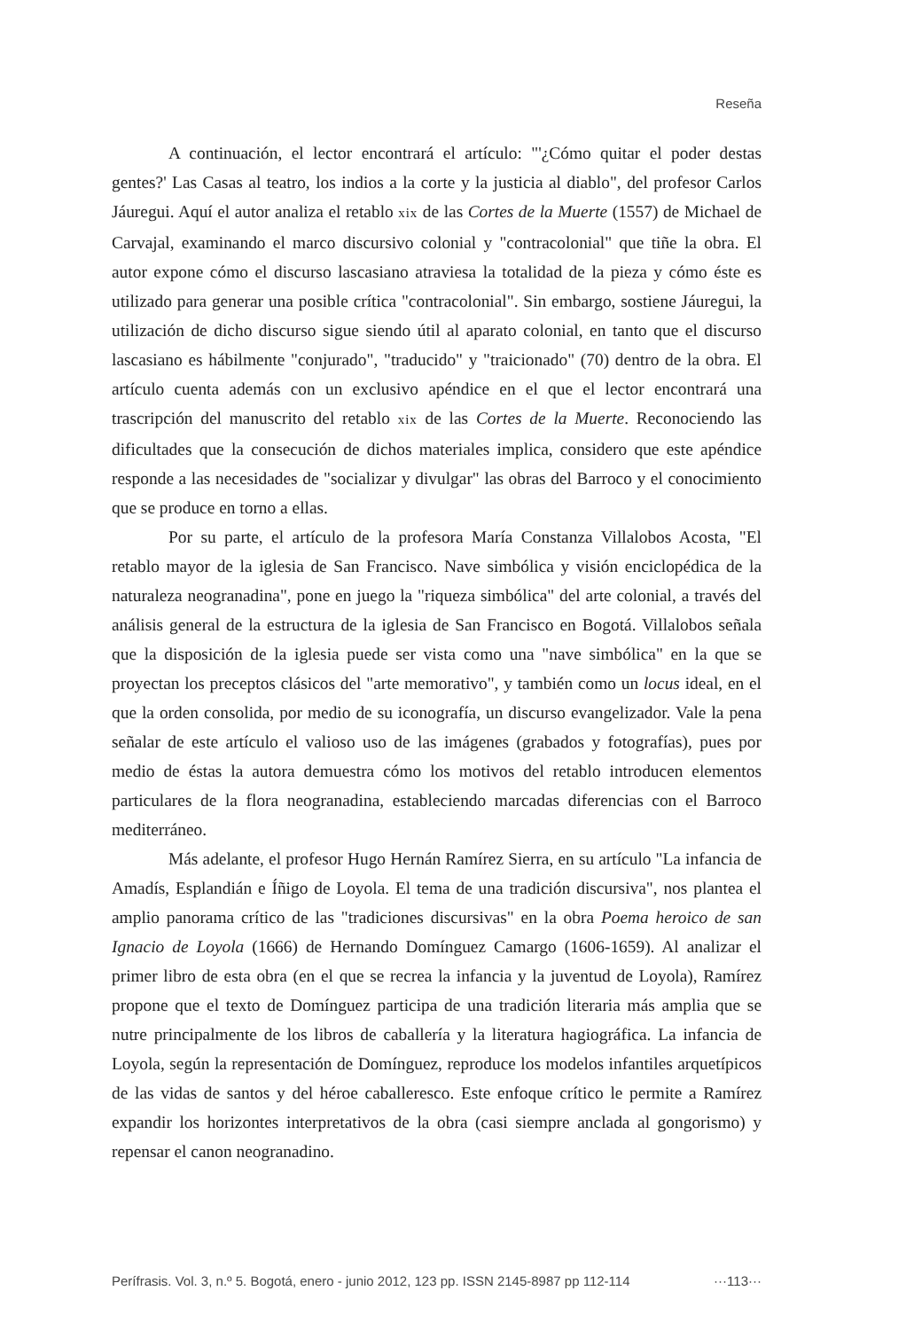Reseña
A continuación, el lector encontrará el artículo: "'¿Cómo quitar el poder destas gentes?' Las Casas al teatro, los indios a la corte y la justicia al diablo", del profesor Carlos Jáuregui. Aquí el autor analiza el retablo xix de las Cortes de la Muerte (1557) de Michael de Carvajal, examinando el marco discursivo colonial y "contracolonial" que tiñe la obra. El autor expone cómo el discurso lascasiano atraviesa la totalidad de la pieza y cómo éste es utilizado para generar una posible crítica "contracolonial". Sin embargo, sostiene Jáuregui, la utilización de dicho discurso sigue siendo útil al aparato colonial, en tanto que el discurso lascasiano es hábilmente "conjurado", "traducido" y "traicionado" (70) dentro de la obra. El artículo cuenta además con un exclusivo apéndice en el que el lector encontrará una trascripción del manuscrito del retablo xix de las Cortes de la Muerte. Reconociendo las dificultades que la consecución de dichos materiales implica, considero que este apéndice responde a las necesidades de "socializar y divulgar" las obras del Barroco y el conocimiento que se produce en torno a ellas.
Por su parte, el artículo de la profesora María Constanza Villalobos Acosta, "El retablo mayor de la iglesia de San Francisco. Nave simbólica y visión enciclopédica de la naturaleza neogranadina", pone en juego la "riqueza simbólica" del arte colonial, a través del análisis general de la estructura de la iglesia de San Francisco en Bogotá. Villalobos señala que la disposición de la iglesia puede ser vista como una "nave simbólica" en la que se proyectan los preceptos clásicos del "arte memorativo", y también como un locus ideal, en el que la orden consolida, por medio de su iconografía, un discurso evangelizador. Vale la pena señalar de este artículo el valioso uso de las imágenes (grabados y fotografías), pues por medio de éstas la autora demuestra cómo los motivos del retablo introducen elementos particulares de la flora neogranadina, estableciendo marcadas diferencias con el Barroco mediterráneo.
Más adelante, el profesor Hugo Hernán Ramírez Sierra, en su artículo "La infancia de Amadís, Esplandián e Íñigo de Loyola. El tema de una tradición discursiva", nos plantea el amplio panorama crítico de las "tradiciones discursivas" en la obra Poema heroico de san Ignacio de Loyola (1666) de Hernando Domínguez Camargo (1606-1659). Al analizar el primer libro de esta obra (en el que se recrea la infancia y la juventud de Loyola), Ramírez propone que el texto de Domínguez participa de una tradición literaria más amplia que se nutre principalmente de los libros de caballería y la literatura hagiográfica. La infancia de Loyola, según la representación de Domínguez, reproduce los modelos infantiles arquetípicos de las vidas de santos y del héroe caballeresco. Este enfoque crítico le permite a Ramírez expandir los horizontes interpretativos de la obra (casi siempre anclada al gongorismo) y repensar el canon neogranadino.
Perífrasis. Vol. 3, n.º 5. Bogotá, enero - junio 2012, 123 pp. ISSN 2145-8987 pp 112-114 ···113···